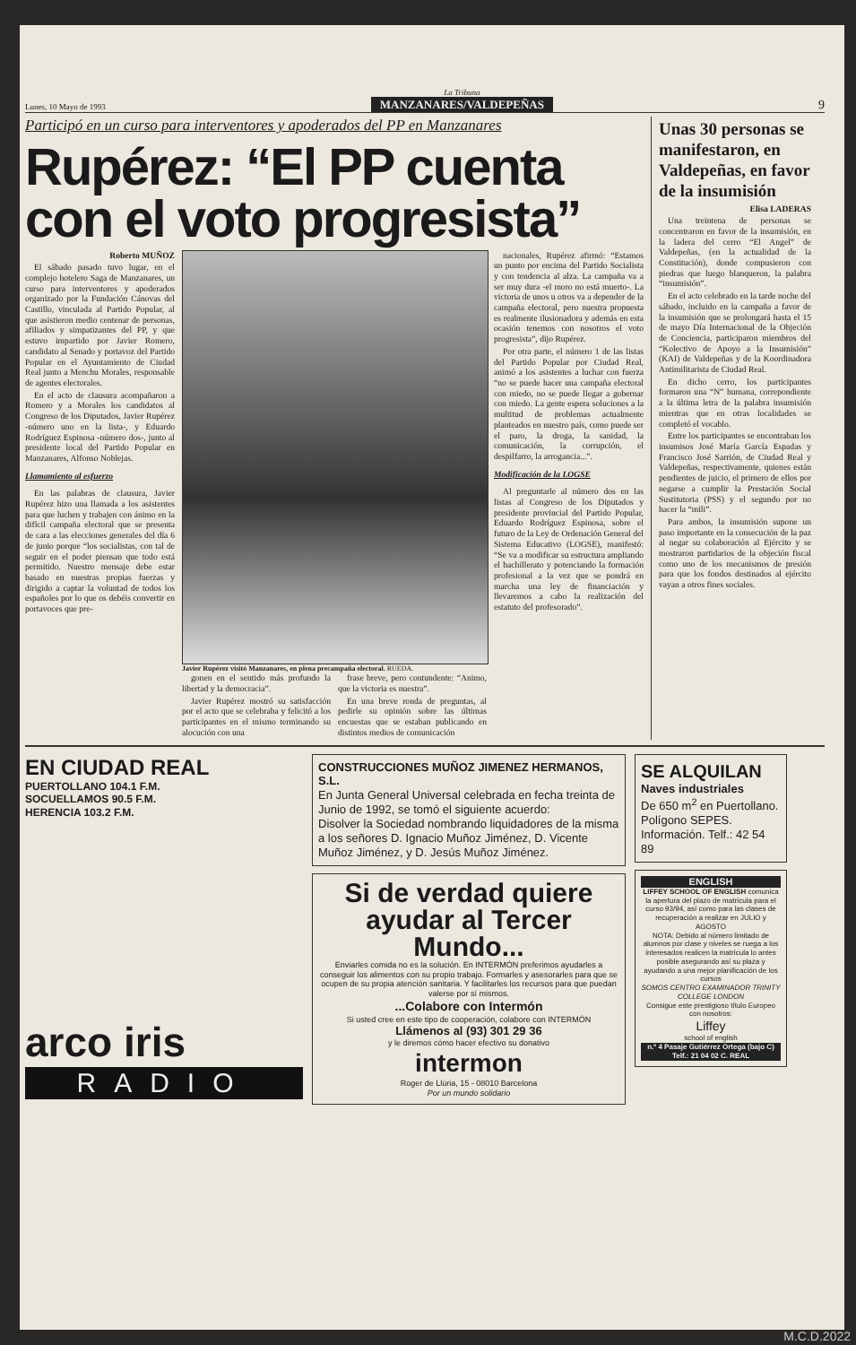Lunes, 10 Mayo de 1993 La Tribuna
MANZANARES/VALDEPEÑAS 9
Participó en un curso para interventores y apoderados del PP en Manzanares
Rupérez: “El PP cuenta con el voto progresista”
Roberto MUÑOZ
El sábado pasado tuvo lugar, en el complejo hotelero Saga de Manzanares, un curso para interventores y apoderados organizado por la Fundación Cánovas del Castillo, vinculada al Partido Popular, al que asistieron medio centenar de personas, afiliados y simpatizantes del PP, y que estuvo impartido por Javier Romero, candidato al Senado y portavoz del Partido Popular en el Ayuntamiento de Ciudad Real junto a Menchu Morales, responsable de agentes electorales.
En el acto de clausura acompañaron a Romero y a Morales los candidatos al Congreso de los Diputados, Javier Rupérez -número uno en la lista-, y Eduardo Rodríguez Espinosa -número dos-, junto al presidente local del Partido Popular en Manzanares, Alfonso Noblejas.
Llamamiento al esfuerzo
En las palabras de clausura, Javier Rupérez hizo una llamada a los asistentes para que luchen y trabajen con ánimo en la difícil campaña electoral que se presenta de cara a las elecciones generales del día 6 de junio porque “los socialistas, con tal de seguir en el poder piensan que todo está permitido. Nuestro mensaje debe estar basado en nuestras propias fuerzas y dirigido a captar la voluntad de todos los españoles por lo que os debéis convertir en portavoces que pre-
Javier Rupérez visitó Manzanares, en plena precampaña electoral. RUEDA.
gonen en el sentido más profundo la libertad y la democracia”.
Javier Rupérez mostró su satisfacción por el acto que se celebraba y felicitó a los participantes en el mismo terminando su alocución con una
frase breve, pero contundente: “Animo, que la victoria es nuestra”.
En una breve ronda de preguntas, al pedirle su opinión sobre las últimas encuestas que se estaban publicando en distintos medios de comunicación
nacionales, Rupérez afirmó: “Estamos un punto por encima del Partido Socialista y con tendencia al alza. La campaña va a ser muy dura -el moro no está muerto-. La victoria de unos u otros va a depender de la campaña electoral, pero nuestra propuesta es realmente ilusionadora y además en esta ocasión tenemos con nosotros el voto progresista”, dijo Rupérez.
Por otra parte, el número 1 de las listas del Partido Popular por Ciudad Real, animó a los asistentes a luchar con fuerza “no se puede hacer una campaña electoral con miedo, no se puede llegar a gobernar con miedo. La gente espera soluciones a la multitud de problemas actualmente planteados en nuestro país, como puede ser el paro, la droga, la sanidad, la comunicación, la corrupción, el despilfarro, la arrogancia...”.
Modificación de la LOGSE
Al preguntarle al número dos en las listas al Congreso de los Diputados y presidente provincial del Partido Popular, Eduardo Rodríguez Espinosa, sobre el futuro de la Ley de Ordenación General del Sistema Educativo (LOGSE), manifestó: “Se va a modificar su estructura ampliando el bachillerato y potenciando la formación profesional a la vez que se pondrá en marcha una ley de financiación y llevaremos a cabo la realización del estatuto del profesorado”.
Unas 30 personas se manifestaron, en Valdepeñas, en favor de la insumisión
Elisa LADERAS
Una treintena de personas se concentraron en favor de la insumisión, en la ladera del cerro “El Angel” de Valdepeñas, (en la actualidad de la Constitución), donde compusieron con piedras que luego blanqueron, la palabra “insumisión”.
En el acto celebrado en la tarde noche del sábado, incluido en la campaña a favor de la insumisión que se prolongará hasta el 15 de mayo Día Internacional de la Objeción de Conciencia, participaron miembros del “Kolectivo de Apoyo a la Insumisión” (KAI) de Valdepeñas y de la Koordinadora Antimilitarista de Ciudad Real.
En dicho cerro, los participantes formaron una “N” humana, correpondiente a la última letra de la palabra insumisión mientras que en otras localidades se completó el vocablo.
Entre los participantes se encontraban los insumisos José María García Espadas y Francisco José Sarrión, de Ciudad Real y Valdepeñas, respectivamente, quienes están pendientes de juicio, el primero de ellos por negarse a cumplir la Prestación Social Sustitutoria (PSS) y el segundo por no hacer la “mili”.
Para ambos, la insumisión supone un paso importante en la consecución de la paz al negar su colaboración al Ejército y se mostraron partidarios de la objeción fiscal como uno de los mecanismos de presión para que los fondos destinados al ejército vayan a otros fines sociales.
EN CIUDAD REAL
PUERTOLLANO 104.1 F.M.
SOCUELLAMOS 90.5 F.M.
HERENCIA 103.2 F.M.
arco iris
RADIO
CONSTRUCCIONES MUÑOZ JIMENEZ HERMANOS, S.L.
En Junta General Universal celebrada en fecha treinta de Junio de 1992, se tomó el siguiente acuerdo:
Disolver la Sociedad nombrando liquidadores de la misma a los señores D. Ignacio Muñoz Jiménez, D. Vicente Muñoz Jiménez, y D. Jesús Muñoz Jiménez.
Si de verdad quiere ayudar al Tercer Mundo...
Enviarles comida no es la solución. En INTERMÓN preferimos ayudarles a conseguir los alimentos con su propio trabajo. Formarles y asesorarles para que se ocupen de su propia atención sanitaria. Y facilitarles los recursos para que puedan valerse por sí mismos.
...Colabore con Intermón
Si usted cree en este tipo de cooperación, colabore con INTERMÓN
Llámenos al (93) 301 29 36
y le diremos cómo hacer efectivo su donativo
intermon
Roger de Llúria, 15 - 08010 Barcelona
Por un mundo solidario
SE ALQUILAN
Naves industriales
De 650 m<sup>2</sup> en Puertollano. Polígono SEPES. Información. Telf.: 42 54 89
ENGLISH
LIFFEY SCHOOL OF ENGLISH comunica la apertura del plazo de matrícula para el curso 93/94, así como para las clases de recuperación a realizar en JULIO y AGOSTO
NOTA: Debido al número limitado de alumnos por clase y niveles se ruega a los interesados realicen la matrícula lo antes posible asegurando así su plaza y ayudando a una mejor planificación de los cursos
SOMOS CENTRO EXAMINADOR TRINITY COLLEGE LONDON
Consigue este prestigioso título Europeo con nosotros:
Liffey
school of english
n.º 4 Pasaje Gutiérrez Ortega (bajo C)
Telf.: 21 04 02 C. REAL
M.C.D.2022